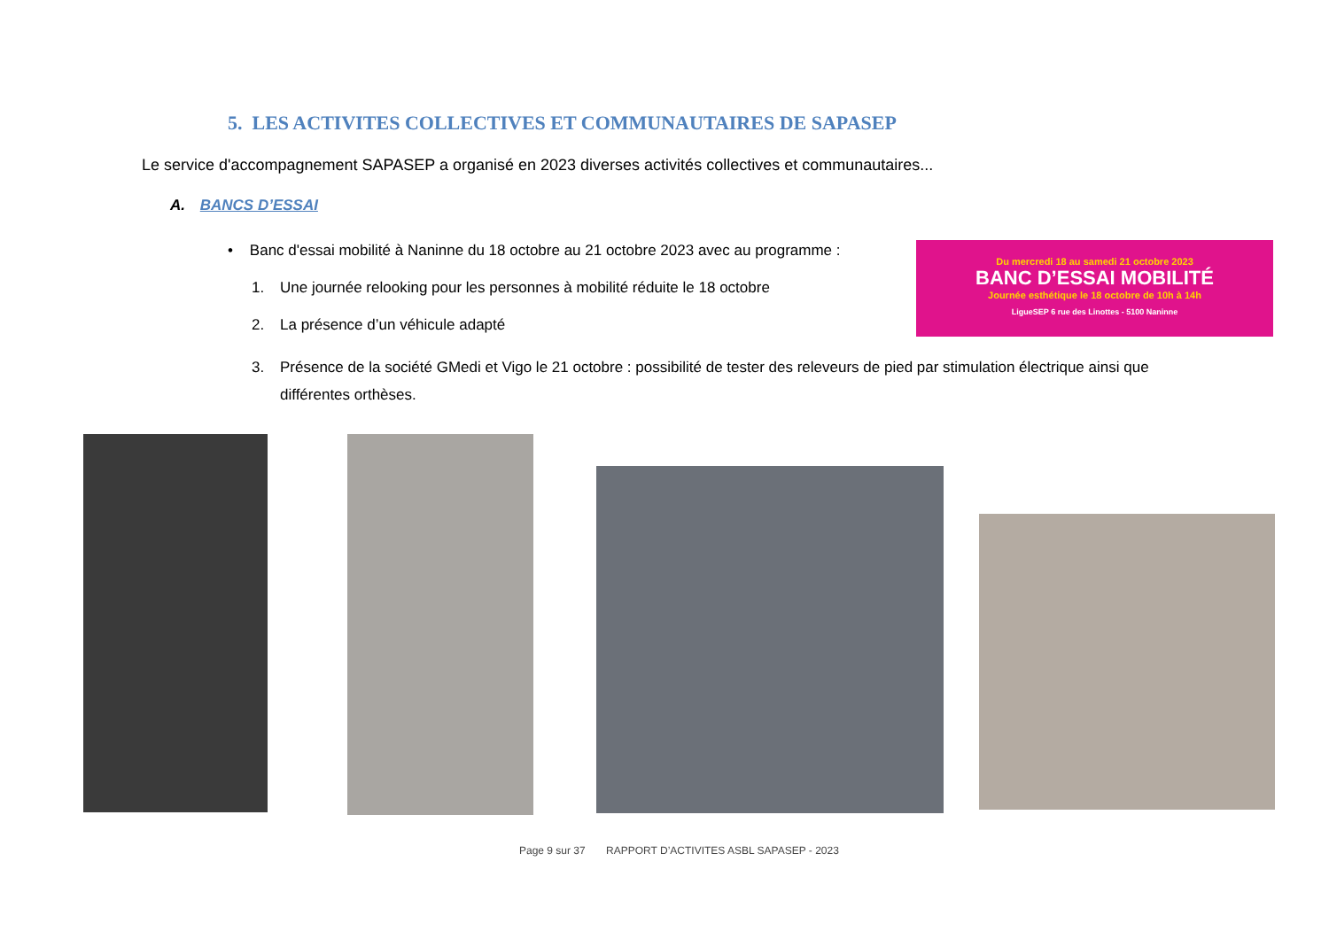5. LES ACTIVITES COLLECTIVES ET COMMUNAUTAIRES DE SAPASEP
Le service d'accompagnement SAPASEP a organisé en 2023 diverses activités collectives et communautaires...
A. BANCS D’ESSAI
• Banc d'essai mobilité à Naninne du 18 octobre au 21 octobre 2023 avec au programme :
1. Une journée relooking pour les personnes à mobilité réduite le 18 octobre
2. La présence d’un véhicule adapté
3. Présence de la société GMedi et Vigo le 21 octobre : possibilité de tester des releveurs de pied par stimulation électrique ainsi que différentes orthèses.
Du mercredi 18 au samedi 21 octobre 2023
BANC D’ESSAI MOBILITÉ
Journée esthétique le 18 octobre de 10h à 14h
LigueSEP 6 rue des Linottes - 5100 Naninne
Page 9 sur 37 RAPPORT D’ACTIVITES ASBL SAPASEP - 2023